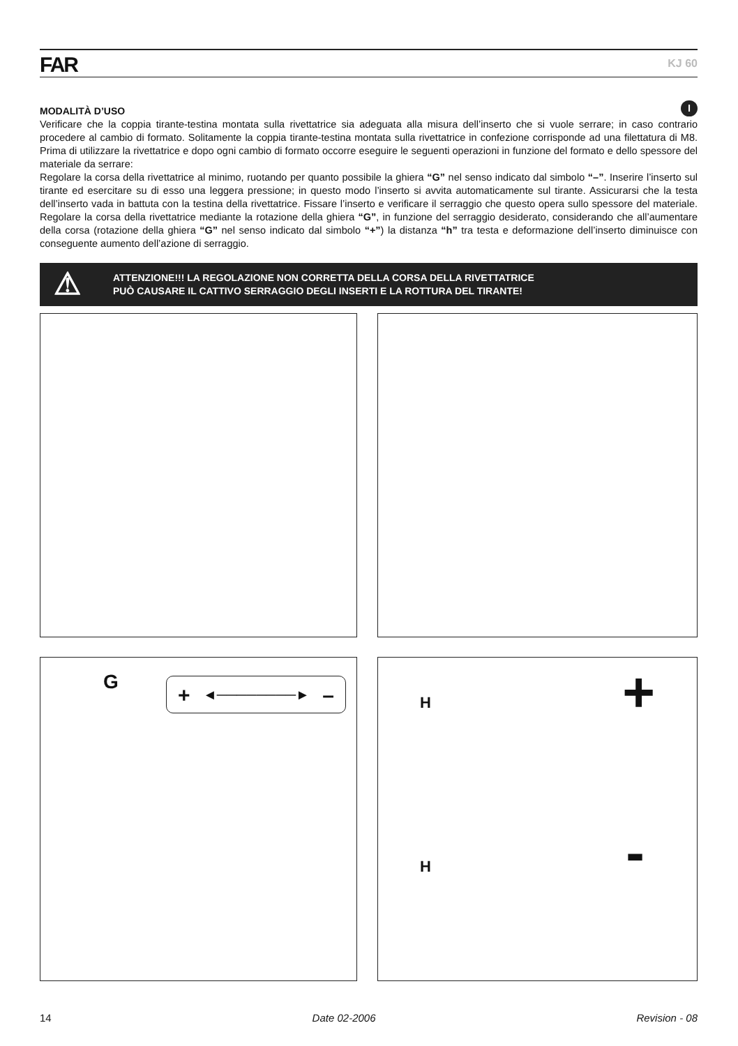FAR KJ 60
MODALITÀ D’USO
I
Verificare che la coppia tirante-testina montata sulla rivettatrice sia adeguata alla misura dell’inserto che si vuole serrare; in caso contrario procedere al cambio di formato. Solitamente la coppia tirante-testina montata sulla rivettatrice in confezione corrisponde ad una filettatura di M8. Prima di utilizzare la rivettatrice e dopo ogni cambio di formato occorre eseguire le seguenti operazioni in funzione del formato e dello spessore del materiale da serrare:
Regolare la corsa della rivettatrice al minimo, ruotando per quanto possibile la ghiera “G” nel senso indicato dal simbolo “–”. Inserire l’inserto sul tirante ed esercitare su di esso una leggera pressione; in questo modo l’inserto si avvita automaticamente sul tirante. Assicurarsi che la testa dell’inserto vada in battuta con la testina della rivettatrice. Fissare l’inserto e verificare il serraggio che questo opera sullo spessore del materiale. Regolare la corsa della rivettatrice mediante la rotazione della ghiera “G”, in funzione del serraggio desiderato, considerando che all’aumentare della corsa (rotazione della ghiera “G” nel senso indicato dal simbolo “+”) la distanza “h” tra testa e deformazione dell’inserto diminuisce con conseguente aumento dell’azione di serraggio.
⚠ ATTENZIONE!!! LA REGOLAZIONE NON CORRETTA DELLA CORSA DELLA RIVETTATRICE
PUÒ CAUSARE IL CATTIVO SERRAGGIO DEGLI INSERTI E LA ROTTURA DEL TIRANTE!
G + ◄────────► –
H +
H -
14 Date 02-2006 Revision - 08